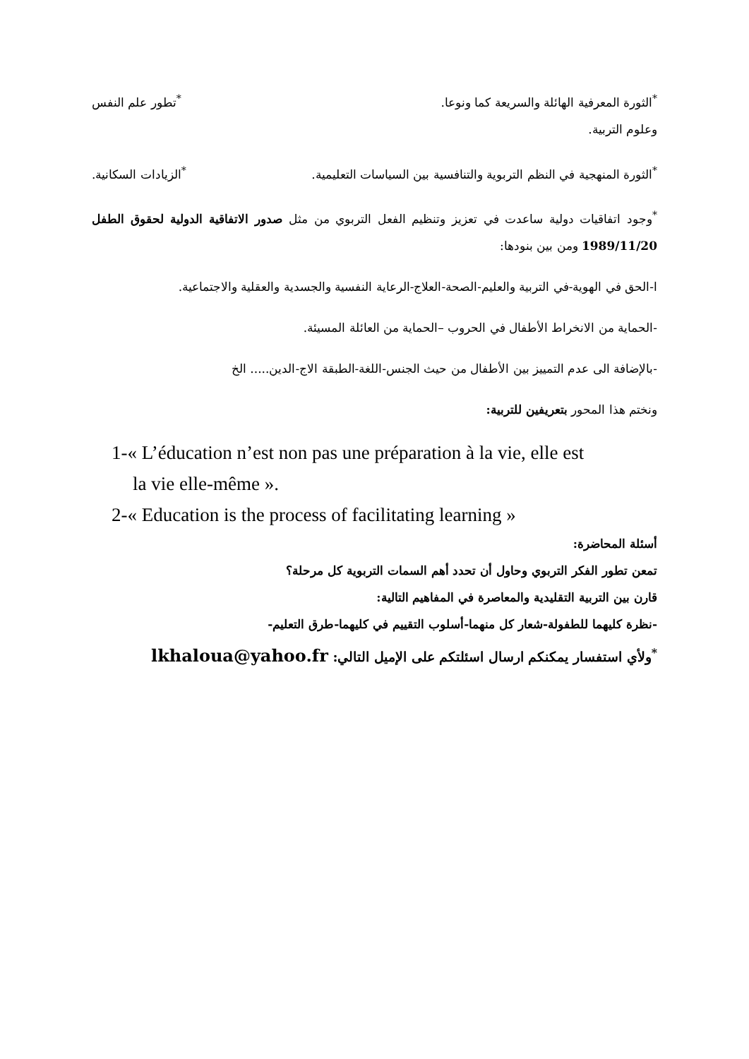<sup>*</sup> الثورة المعرفية الهائلة والسريعة كما ونوعا. <sup>*</sup>تطور علم النفس
وعلوم التربية.
<sup>*</sup> الثورة المنهجية في النظم التربوية والتنافسية بين السياسات التعليمية. <sup>*</sup>الزيادات السكانية.
<sup>*</sup> وجود اتفاقيات دولية ساعدت في تعزيز وتنظيم الفعل التربوي من مثل صدور الاتفاقية الدولية لحقوق الطفل 1989/11/20 ومن بين بنودها:
ا-الحق في الهوية-في التربية والعليم-الصحة-العلاج-الرعاية النفسية والجسدية والعقلية والاجتماعية.
-الحماية من الانخراط الأطفال في الحروب –الحماية من العائلة المسيئة.
-بالإضافة الى عدم التمييز بين الأطفال من حيث الجنس-اللغة-الطبقة الاج-الدين..... الخ
ونختم هذا المحور بتعريفين للتربية:
1-« L’éducation n’est non pas une préparation à la vie, elle est
la vie elle-même ».
2-« Education is the process of facilitating learning »
أسئلة المحاضرة:
تمعن تطور الفكر التربوي وحاول أن تحدد أهم السمات التربوية كل مرحلة؟
قارن بين التربية التقليدية والمعاصرة في المفاهيم التالية:
-نظرة كليهما للطفولة-شعار كل منهما-أسلوب التقييم في كليهما-طرق التعليم-
<sup>*</sup> ولأي استفسار يمكنكم ارسال اسئلتكم على الإميل التالي: lkhaloua@yahoo.fr